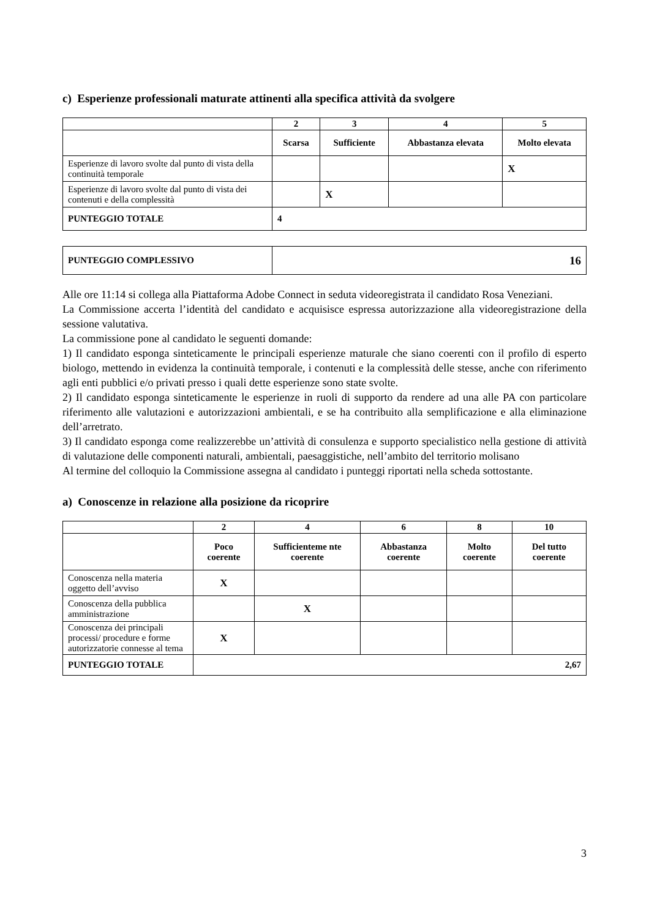c) Esperienze professionali maturate attinenti alla specifica attività da svolgere
| | 2 | 3 | 4 | 5 |
| --- | --- | --- | --- | --- |
| | Scarsa | Sufficiente | Abbastanza elevata | Molto elevata |
| Esperienze di lavoro svolte dal punto di vista della continuità temporale | | | | X |
| Esperienze di lavoro svolte dal punto di vista dei contenuti e della complessità | | X | | |
| PUNTEGGIO TOTALE | 4 | | | |
| PUNTEGGIO COMPLESSIVO | 16 |
Alle ore 11:14 si collega alla Piattaforma Adobe Connect in seduta videoregistrata il candidato Rosa Veneziani.
La Commissione accerta l’identità del candidato e acquisisce espressa autorizzazione alla videoregistrazione della sessione valutativa.
La commissione pone al candidato le seguenti domande:
1) Il candidato esponga sinteticamente le principali esperienze maturale che siano coerenti con il profilo di esperto biologo, mettendo in evidenza la continuità temporale, i contenuti e la complessità delle stesse, anche con riferimento agli enti pubblici e/o privati presso i quali dette esperienze sono state svolte.
2) Il candidato esponga sinteticamente le esperienze in ruoli di supporto da rendere ad una alle PA con particolare riferimento alle valutazioni e autorizzazioni ambientali, e se ha contribuito alla semplificazione e alla eliminazione dell’arretrato.
3) Il candidato esponga come realizzerebbe un’attività di consulenza e supporto specialistico nella gestione di attività di valutazione delle componenti naturali, ambientali, paesaggistiche, nell’ambito del territorio molisano
Al termine del colloquio la Commissione assegna al candidato i punteggi riportati nella scheda sottostante.
a) Conoscenze in relazione alla posizione da ricoprire
| | 2 | 4 | 6 | 8 | 10 |
| --- | --- | --- | --- | --- | --- |
| | Poco coerente | Sufficienteme nte coerente | Abbastanza coerente | Molto coerente | Del tutto coerente |
| Conoscenza nella materia oggetto dell’avviso | X | | | | |
| Conoscenza della pubblica amministrazione | | X | | | |
| Conoscenza dei principali processi/ procedure e forme autorizzatorie connesse al tema | X | | | | |
| PUNTEGGIO TOTALE | 2,67 | | | | |
3